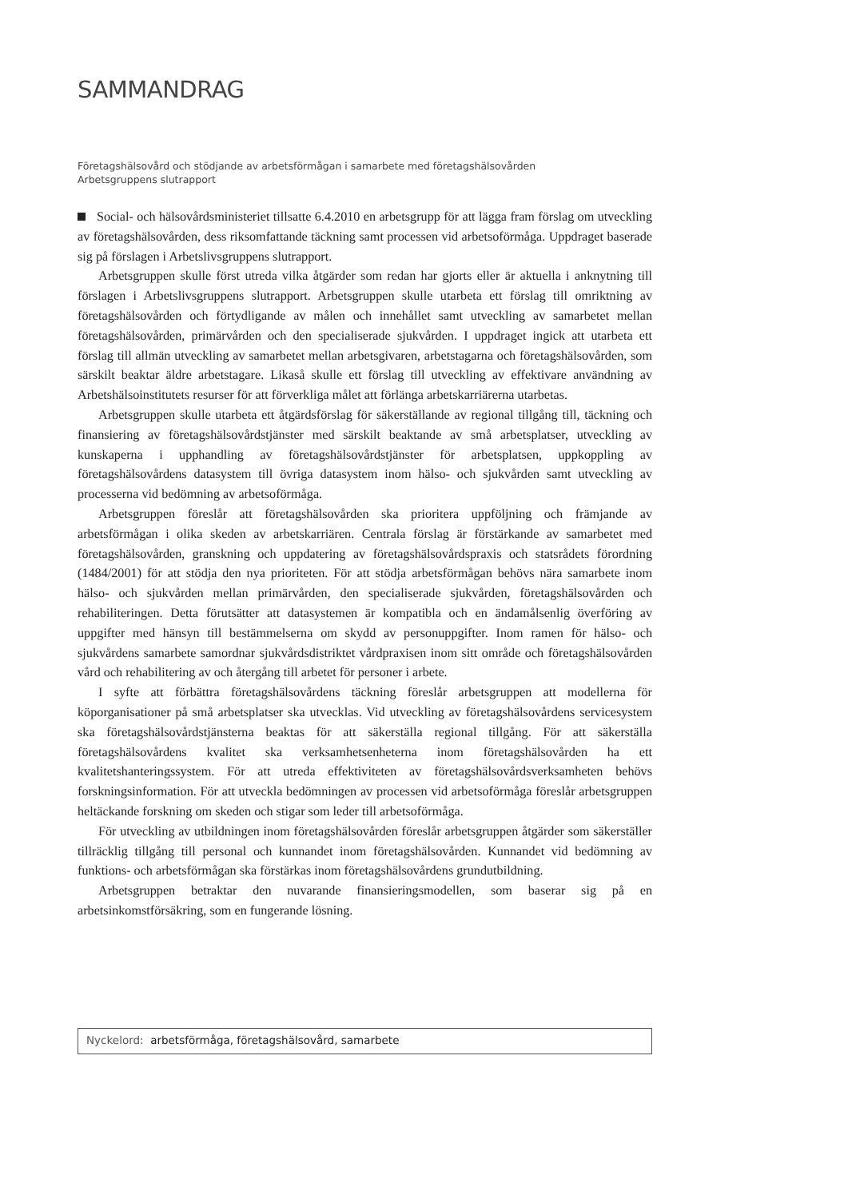SAMMANDRAG
Företagshälsovård och stödjande av arbetsförmågan i samarbete med företagshälsovården
Arbetsgruppens slutrapport
Social- och hälsovårdsministeriet tillsatte 6.4.2010 en arbetsgrupp för att lägga fram förslag om utveckling av företagshälsovården, dess riksomfattande täckning samt processen vid arbetsoförmåga. Uppdraget baserade sig på förslagen i Arbetslivsgruppens slutrapport.
Arbetsgruppen skulle först utreda vilka åtgärder som redan har gjorts eller är aktuella i anknytning till förslagen i Arbetslivsgruppens slutrapport. Arbetsgruppen skulle utarbeta ett förslag till omriktning av företagshälsovården och förtydligande av målen och innehållet samt utveckling av samarbetet mellan företagshälsovården, primärvården och den specialiserade sjukvården. I uppdraget ingick att utarbeta ett förslag till allmän utveckling av samarbetet mellan arbetsgivaren, arbetstagarna och företagshälsovården, som särskilt beaktar äldre arbetstagare. Likaså skulle ett förslag till utveckling av effektivare användning av Arbetshälsoinstitutets resurser för att förverkliga målet att förlänga arbetskarriärerna utarbetas.
Arbetsgruppen skulle utarbeta ett åtgärdsförslag för säkerställande av regional tillgång till, täckning och finansiering av företagshälsovårdstjänster med särskilt beaktande av små arbetsplatser, utveckling av kunskaperna i upphandling av företagshälsovårdstjänster för arbetsplatsen, uppkoppling av företagshälsovårdens datasystem till övriga datasystem inom hälso- och sjukvården samt utveckling av processerna vid bedömning av arbetsoförmåga.
Arbetsgruppen föreslår att företagshälsovården ska prioritera uppföljning och främjande av arbetsförmågan i olika skeden av arbetskarriären. Centrala förslag är förstärkande av samarbetet med företagshälsovården, granskning och uppdatering av företagshälsovårdspraxis och statsrådets förordning (1484/2001) för att stödja den nya prioriteten. För att stödja arbetsförmågan behövs nära samarbete inom hälso- och sjukvården mellan primärvården, den specialiserade sjukvården, företagshälsovården och rehabiliteringen. Detta förutsätter att datasystemen är kompatibla och en ändamålsenlig överföring av uppgifter med hänsyn till bestämmelserna om skydd av personuppgifter. Inom ramen för hälso- och sjukvårdens samarbete samordnar sjukvårdsdistriktet vårdpraxisen inom sitt område och företagshälsovården vård och rehabilitering av och återgång till arbetet för personer i arbete.
I syfte att förbättra företagshälsovårdens täckning föreslår arbetsgruppen att modellerna för köporganisationer på små arbetsplatser ska utvecklas. Vid utveckling av företagshälsovårdens servicesystem ska företagshälsovårdstjänsterna beaktas för att säkerställa regional tillgång. För att säkerställa företagshälsovårdens kvalitet ska verksamhetsenheterna inom företagshälsovården ha ett kvalitetshanteringssystem. För att utreda effektiviteten av företagshälsovårdsverksamheten behövs forskningsinformation. För att utveckla bedömningen av processen vid arbetsoförmåga föreslår arbetsgruppen heltäckande forskning om skeden och stigar som leder till arbetsoförmåga.
För utveckling av utbildningen inom företagshälsovården föreslår arbetsgruppen åtgärder som säkerställer tillräcklig tillgång till personal och kunnandet inom företagshälsovården. Kunnandet vid bedömning av funktions- och arbetsförmågan ska förstärkas inom företagshälsovårdens grundutbildning.
Arbetsgruppen betraktar den nuvarande finansieringsmodellen, som baserar sig på en arbetsinkomstförsäkring, som en fungerande lösning.
Nyckelord: arbetsförmåga, företagshälsovård, samarbete